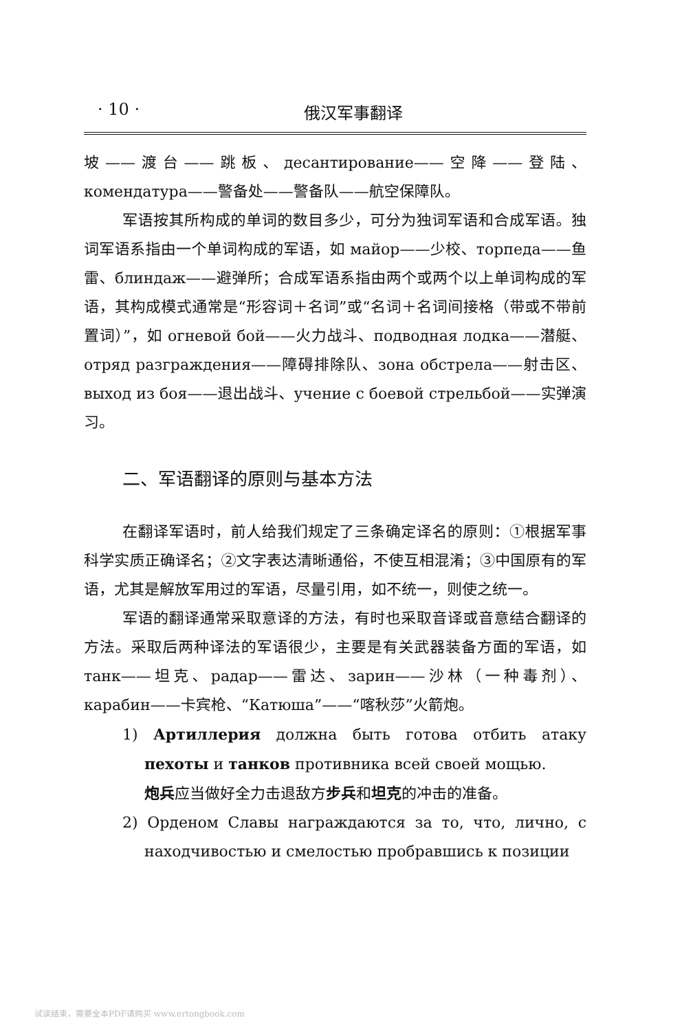· 10 · 俄汉军事翻译
坡——渡台——跳板、десантирование——空降——登陆、комендатура——警备处——警备队——航空保障队。
军语按其所构成的单词的数目多少，可分为独词军语和合成军语。独词军语系指由一个单词构成的军语，如 майор——少校、торпеда——鱼雷、блиндаж——避弹所；合成军语系指由两个或两个以上单词构成的军语，其构成模式通常是“形容词＋名词”或“名词＋名词间接格（带或不带前置词）”，如 огневой бой——火力战斗、подводная лодка——潜艇、отряд разграждения——障碍排除队、зона обстрела——射击区、выход из боя——退出战斗、учение с боевой стрельбой——实弹演习。
二、军语翻译的原则与基本方法
在翻译军语时，前人给我们规定了三条确定译名的原则：①根据军事科学实质正确译名；②文字表达清晰通俗，不使互相混淆；③中国原有的军语，尤其是解放军用过的军语，尽量引用，如不统一，则使之统一。
军语的翻译通常采取意译的方法，有时也采取音译或音意结合翻译的方法。采取后两种译法的军语很少，主要是有关武器装备方面的军语，如 танк——坦克、радар——雷达、зарин——沙林（一种毒剂）、карабин——卡宾枪、“Катюша”——“喀秋莎”火箭炮。
1) Артиллерия должна быть готова отбить атаку пехоты и танков противника всей своей мощью.
炮兵应当做好全力击退敌方步兵和坦克的冲击的准备。
2) Орденом Славы награждаются за то, что, лично, с находчивостью и смелостью пробравшись к позиции
试读结束，需要全本PDF请购买 www.ertongbook.com